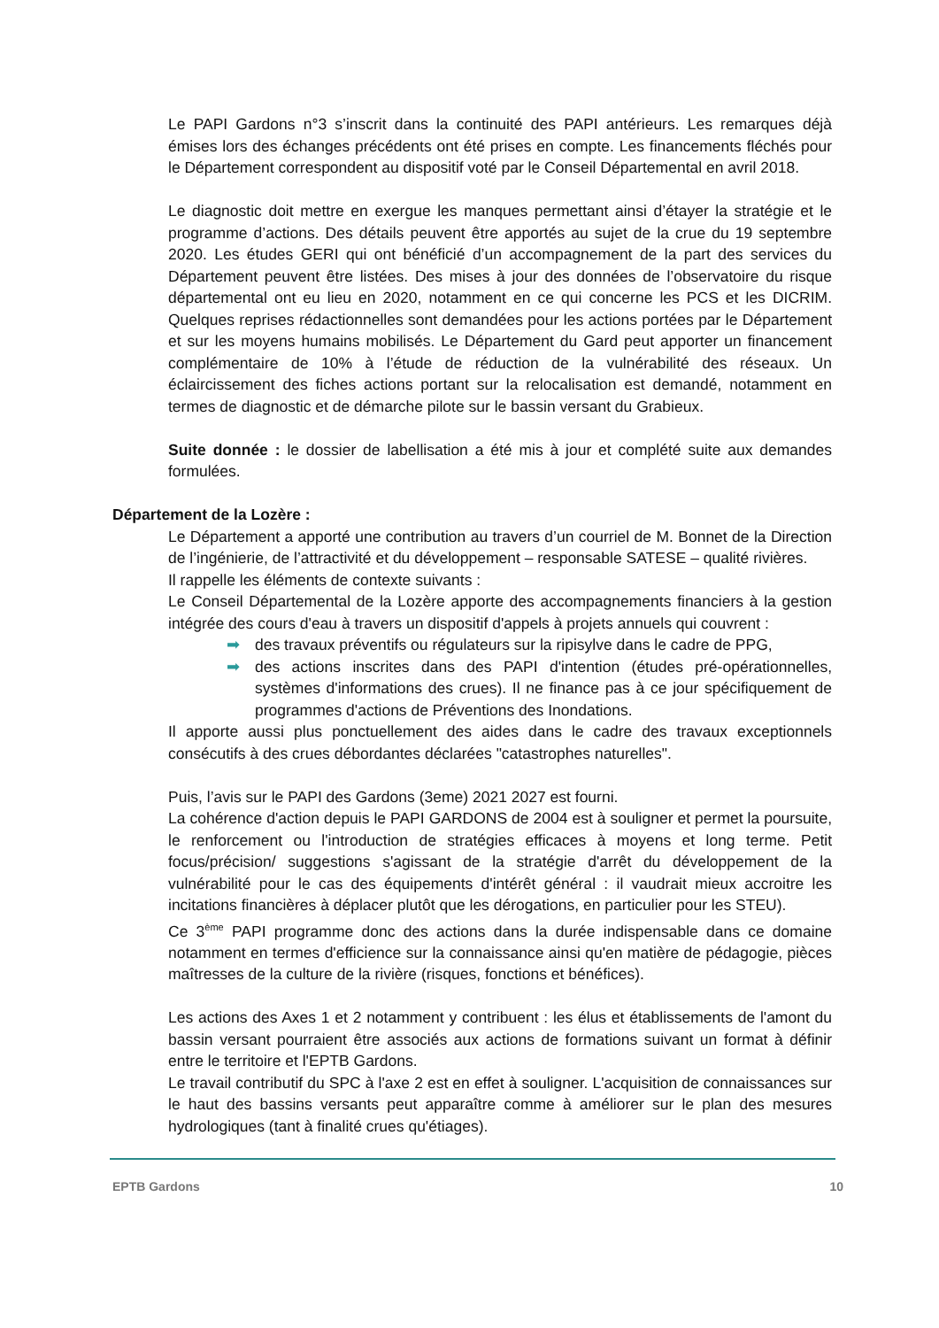Le PAPI Gardons n°3 s’inscrit dans la continuité des PAPI antérieurs. Les remarques déjà émises lors des échanges précédents ont été prises en compte. Les financements fléchés pour le Département correspondent au dispositif voté par le Conseil Départemental en avril 2018.
Le diagnostic doit mettre en exergue les manques permettant ainsi d’étayer la stratégie et le programme d’actions. Des détails peuvent être apportés au sujet de la crue du 19 septembre 2020. Les études GERI qui ont bénéficié d’un accompagnement de la part des services du Département peuvent être listées. Des mises à jour des données de l’observatoire du risque départemental ont eu lieu en 2020, notamment en ce qui concerne les PCS et les DICRIM. Quelques reprises rédactionnelles sont demandées pour les actions portées par le Département et sur les moyens humains mobilisés. Le Département du Gard peut apporter un financement complémentaire de 10% à l’étude de réduction de la vulnérabilité des réseaux. Un éclaircissement des fiches actions portant sur la relocalisation est demandé, notamment en termes de diagnostic et de démarche pilote sur le bassin versant du Grabieux.
Suite donnée : le dossier de labellisation a été mis à jour et complété suite aux demandes formulées.
Département de la Lozère :
Le Département a apporté une contribution au travers d’un courriel de M. Bonnet de la Direction de l’ingénierie, de l’attractivité et du développement – responsable SATESE – qualité rivières.
Il rappelle les éléments de contexte suivants :
Le Conseil Départemental de la Lozère apporte des accompagnements financiers à la gestion intégrée des cours d'eau à travers un dispositif d'appels à projets annuels qui couvrent :
➡ des travaux préventifs ou régulateurs sur la ripisylve dans le cadre de PPG,
➡ des actions inscrites dans des PAPI d'intention (études pré-opérationnelles, systèmes d'informations des crues). Il ne finance pas à ce jour spécifiquement de programmes d'actions de Préventions des Inondations.
Il apporte aussi plus ponctuellement des aides dans le cadre des travaux exceptionnels consécutifs à des crues débordantes déclarées "catastrophes naturelles".
Puis, l’avis sur le PAPI des Gardons (3eme) 2021 2027 est fourni.
La cohérence d'action depuis le PAPI GARDONS de 2004 est à souligner et permet la poursuite, le renforcement ou l'introduction de stratégies efficaces à moyens et long terme. Petit focus/précision/ suggestions s'agissant de la stratégie d'arrêt du développement de la vulnérabilité pour le cas des équipements d'intérêt général : il vaudrait mieux accroitre les incitations financières à déplacer plutôt que les dérogations, en particulier pour les STEU).
Ce 3<sup>ème</sup> PAPI programme donc des actions dans la durée indispensable dans ce domaine notamment en termes d'efficience sur la connaissance ainsi qu'en matière de pédagogie, pièces maîtresses de la culture de la rivière (risques, fonctions et bénéfices).
Les actions des Axes 1 et 2 notamment y contribuent : les élus et établissements de l'amont du bassin versant pourraient être associés aux actions de formations suivant un format à définir entre le territoire et l'EPTB Gardons.
Le travail contributif du SPC à l'axe 2 est en effet à souligner. L'acquisition de connaissances sur le haut des bassins versants peut apparaître comme à améliorer sur le plan des mesures hydrologiques (tant à finalité crues qu'étiages).
EPTB Gardons 10